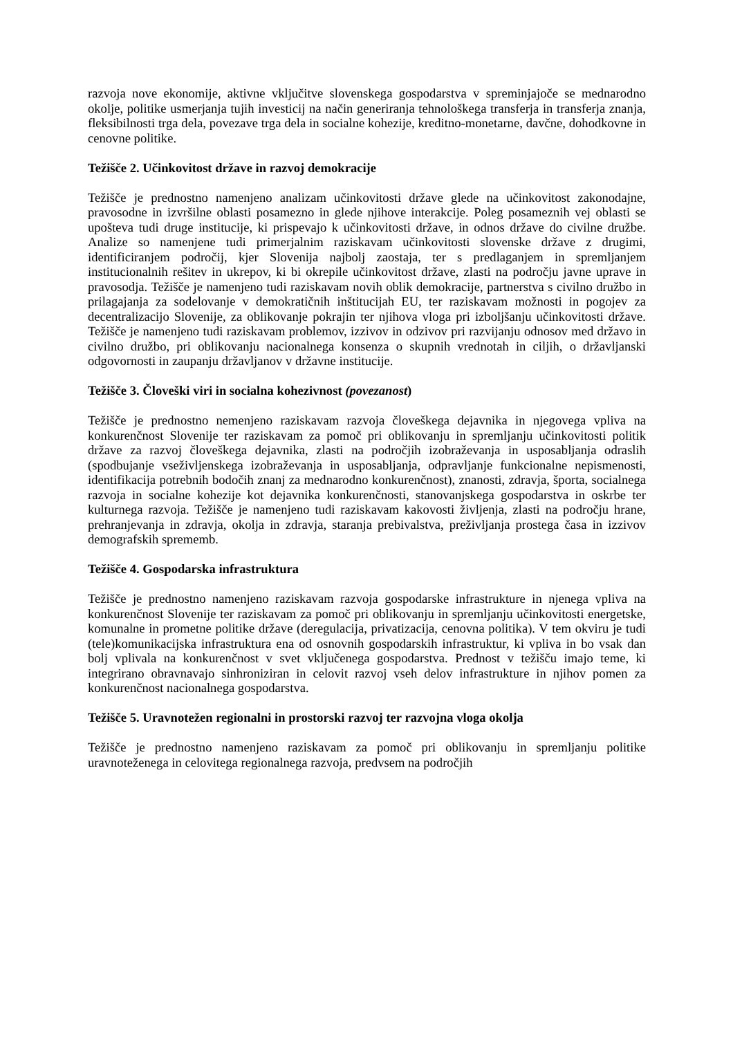razvoja nove ekonomije, aktivne vključitve slovenskega gospodarstva v spreminjajoče se mednarodno okolje, politike usmerjanja tujih investicij na način generiranja tehnološkega transferja in transferja znanja, fleksibilnosti trga dela, povezave trga dela in socialne kohezije, kreditno-monetarne, davčne, dohodkovne in cenovne politike.
Težišče 2. Učinkovitost države in razvoj demokracije
Težišče je prednostno namenjeno analizam učinkovitosti države glede na učinkovitost zakonodajne, pravosodne in izvršilne oblasti posamezno in glede njihove interakcije. Poleg posameznih vej oblasti se upošteva tudi druge institucije, ki prispevajo k učinkovitosti države, in odnos države do civilne družbe. Analize so namenjene tudi primerjalnim raziskavam učinkovitosti slovenske države z drugimi, identificiranjem področij, kjer Slovenija najbolj zaostaja, ter s predlaganjem in spremljanjem institucionalnih rešitev in ukrepov, ki bi okrepile učinkovitost države, zlasti na področju javne uprave in pravosodja. Težišče je namenjeno tudi raziskavam novih oblik demokracije, partnerstva s civilno družbo in prilagajanja za sodelovanje v demokratičnih inštitucijah EU, ter raziskavam možnosti in pogojev za decentralizacijo Slovenije, za oblikovanje pokrajin ter njihova vloga pri izboljšanju učinkovitosti države. Težišče je namenjeno tudi raziskavam problemov, izzivov in odzivov pri razvijanju odnosov med državo in civilno družbo, pri oblikovanju nacionalnega konsenza o skupnih vrednotah in ciljih, o državljanski odgovornosti in zaupanju državljanov v državne institucije.
Težišče 3. Človeški viri in socialna kohezivnost (povezanost)
Težišče je prednostno nemenjeno raziskavam razvoja človeškega dejavnika in njegovega vpliva na konkurenčnost Slovenije ter raziskavam za pomoč pri oblikovanju in spremljanju učinkovitosti politik države za razvoj človeškega dejavnika, zlasti na področjih izobraževanja in usposabljanja odraslih (spodbujanje vseživljenskega izobraževanja in usposabljanja, odpravljanje funkcionalne nepismenosti, identifikacija potrebnih bodočih znanj za mednarodno konkurenčnost), znanosti, zdravja, športa, socialnega razvoja in socialne kohezije kot dejavnika konkurenčnosti, stanovanjskega gospodarstva in oskrbe ter kulturnega razvoja. Težišče je namenjeno tudi raziskavam kakovosti življenja, zlasti na področju hrane, prehranjevanja in zdravja, okolja in zdravja, staranja prebivalstva, preživljanja prostega časa in izzivov demografskih sprememb.
Težišče 4. Gospodarska infrastruktura
Težišče je prednostno namenjeno raziskavam razvoja gospodarske infrastrukture in njenega vpliva na konkurenčnost Slovenije ter raziskavam za pomoč pri oblikovanju in spremljanju učinkovitosti energetske, komunalne in prometne politike države (deregulacija, privatizacija, cenovna politika). V tem okviru je tudi (tele)komunikacijska infrastruktura ena od osnovnih gospodarskih infrastruktur, ki vpliva in bo vsak dan bolj vplivala na konkurenčnost v svet vključenega gospodarstva. Prednost v težišču imajo teme, ki integrirano obravnavajo sinhroniziran in celovit razvoj vseh delov infrastrukture in njihov pomen za konkurenčnost nacionalnega gospodarstva.
Težišče 5. Uravnotežen regionalni in prostorski razvoj ter razvojna vloga okolja
Težišče je prednostno namenjeno raziskavam za pomoč pri oblikovanju in spremljanju politike uravnoteženega in celovitega regionalnega razvoja, predvsem na področjih